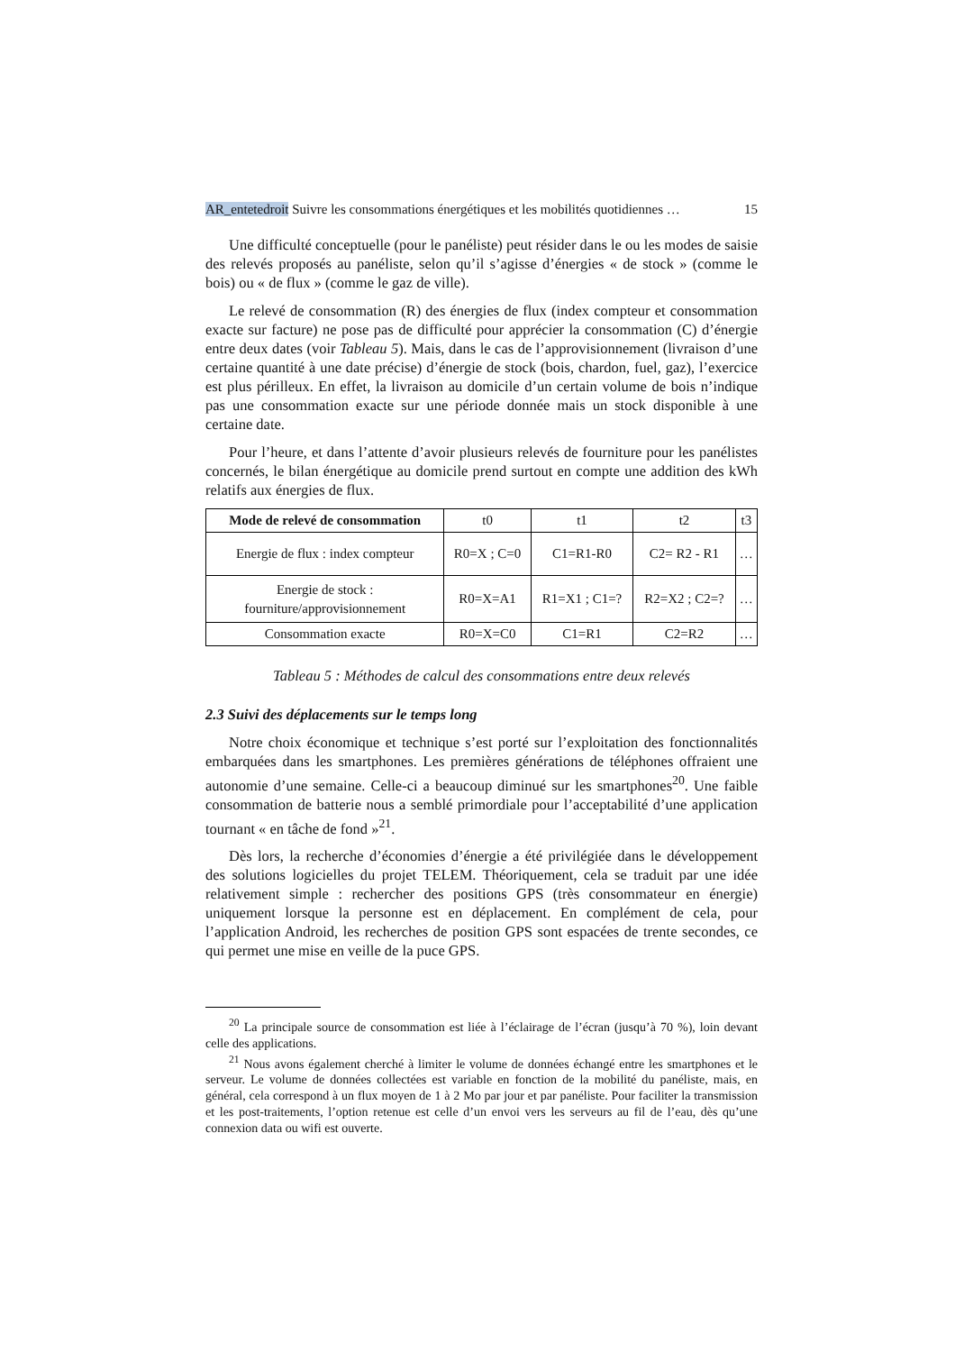AR_entetedroit Suivre les consommations énergétiques et les mobilités quotidiennes … 15
Une difficulté conceptuelle (pour le panéliste) peut résider dans le ou les modes de saisie des relevés proposés au panéliste, selon qu’il s’agisse d’énergies « de stock » (comme le bois) ou « de flux » (comme le gaz de ville).
Le relevé de consommation (R) des énergies de flux (index compteur et consommation exacte sur facture) ne pose pas de difficulté pour apprécier la consommation (C) d’énergie entre deux dates (voir Tableau 5). Mais, dans le cas de l’approvisionnement (livraison d’une certaine quantité à une date précise) d’énergie de stock (bois, chardon, fuel, gaz), l’exercice est plus périlleux. En effet, la livraison au domicile d’un certain volume de bois n’indique pas une consommation exacte sur une période donnée mais un stock disponible à une certaine date.
Pour l’heure, et dans l’attente d’avoir plusieurs relevés de fourniture pour les panélistes concernés, le bilan énergétique au domicile prend surtout en compte une addition des kWh relatifs aux énergies de flux.
| Mode de relevé de consommation | t0 | t1 | t2 | t3 |
| Energie de flux : index compteur | R0=X ; C=0 | C1=R1-R0 | C2= R2 - R1 | … |
| Energie de stock : fourniture/approvisionnement | R0=X=A1 | R1=X1 ; C1=? | R2=X2 ; C2=? | … |
| Consommation exacte | R0=X=C0 | C1=R1 | C2=R2 | … |
Tableau 5 : Méthodes de calcul des consommations entre deux relevés
2.3 Suivi des déplacements sur le temps long
Notre choix économique et technique s’est porté sur l’exploitation des fonctionnalités embarquées dans les smartphones. Les premières générations de téléphones offraient une autonomie d’une semaine. Celle-ci a beaucoup diminué sur les smartphones<sup>20</sup>. Une faible consommation de batterie nous a semblé primordiale pour l’acceptabilité d’une application tournant « en tâche de fond »<sup>21</sup>.
Dès lors, la recherche d’économies d’énergie a été privilégiée dans le développement des solutions logicielles du projet TELEM. Théoriquement, cela se traduit par une idée relativement simple : rechercher des positions GPS (très consommateur en énergie) uniquement lorsque la personne est en déplacement. En complément de cela, pour l’application Android, les recherches de position GPS sont espacées de trente secondes, ce qui permet une mise en veille de la puce GPS.
<sup>20</sup> La principale source de consommation est liée à l’éclairage de l’écran (jusqu’à 70 %), loin devant celle des applications.
<sup>21</sup> Nous avons également cherché à limiter le volume de données échangé entre les smartphones et le serveur. Le volume de données collectées est variable en fonction de la mobilité du panéliste, mais, en général, cela correspond à un flux moyen de 1 à 2 Mo par jour et par panéliste. Pour faciliter la transmission et les post-traitements, l’option retenue est celle d’un envoi vers les serveurs au fil de l’eau, dès qu’une connexion data ou wifi est ouverte.